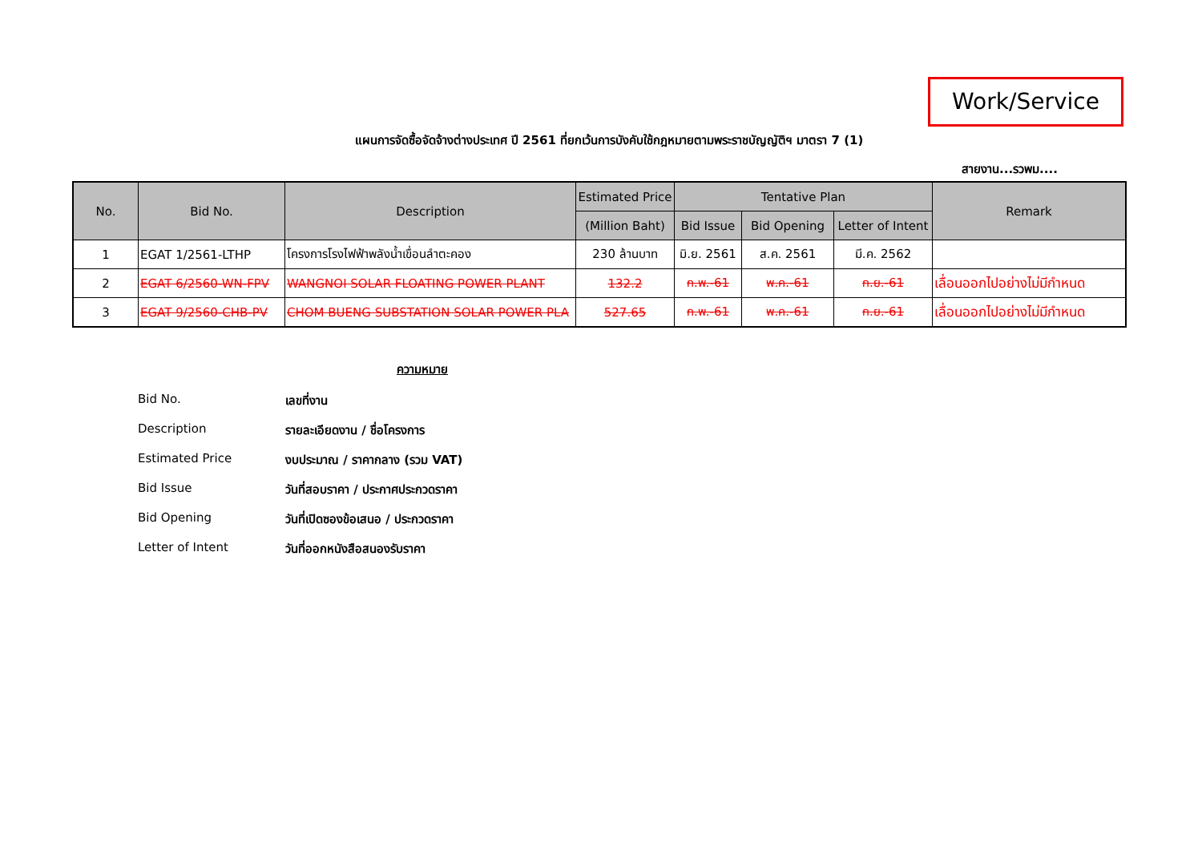Work/Service
แผนการจัดซื้อจัดจ้างต่างประเทศ ปี 2561 ที่ยกเว้นการบังคับใช้กฎหมายตามพระราชบัญญัติฯ มาตรา 7 (1)
สายงาน...รวพม....
| No. | Bid No. | Description | Estimated Price | Tentative Plan | | | Remark |
| --- | --- | --- | --- | --- | --- | --- | --- |
| | | | (Million Baht) | Bid Issue | Bid Opening | Letter of Intent | |
| 1 | EGAT 1/2561-LTHP | โครงการโรงไฟฟ้าพลังน้ำเขื่อนลำตะคอง | 230 ล้านบาท | มิ.ย. 2561 | ส.ค. 2561 | มี.ค. 2562 | |
| 2 | EGAT 6/2560-WN-FPV | WANGNOI SOLAR FLOATING POWER PLANT | 132.2 | ก.พ.-61 | พ.ค.-61 | ก.ย.-61 | เลื่อนออกไปอย่างไม่มีกำหนด |
| 3 | EGAT 9/2560-CHB-PV | CHOM BUENG SUBSTATION SOLAR POWER PLA | 527.65 | ก.พ.-61 | พ.ค.-61 | ก.ย.-61 | เลื่อนออกไปอย่างไม่มีกำหนด |
ความหมาย
Bid No. เลขที่งาน
Description รายละเอียดงาน / ชื่อโครงการ
Estimated Price งบประมาณ / ราคากลาง (รวม VAT)
Bid Issue วันที่สอบราคา / ประกาศประกวดราคา
Bid Opening วันที่เปิดซองข้อเสนอ / ประกวดราคา
Letter of Intent วันที่ออกหนังสือสนองรับราคา